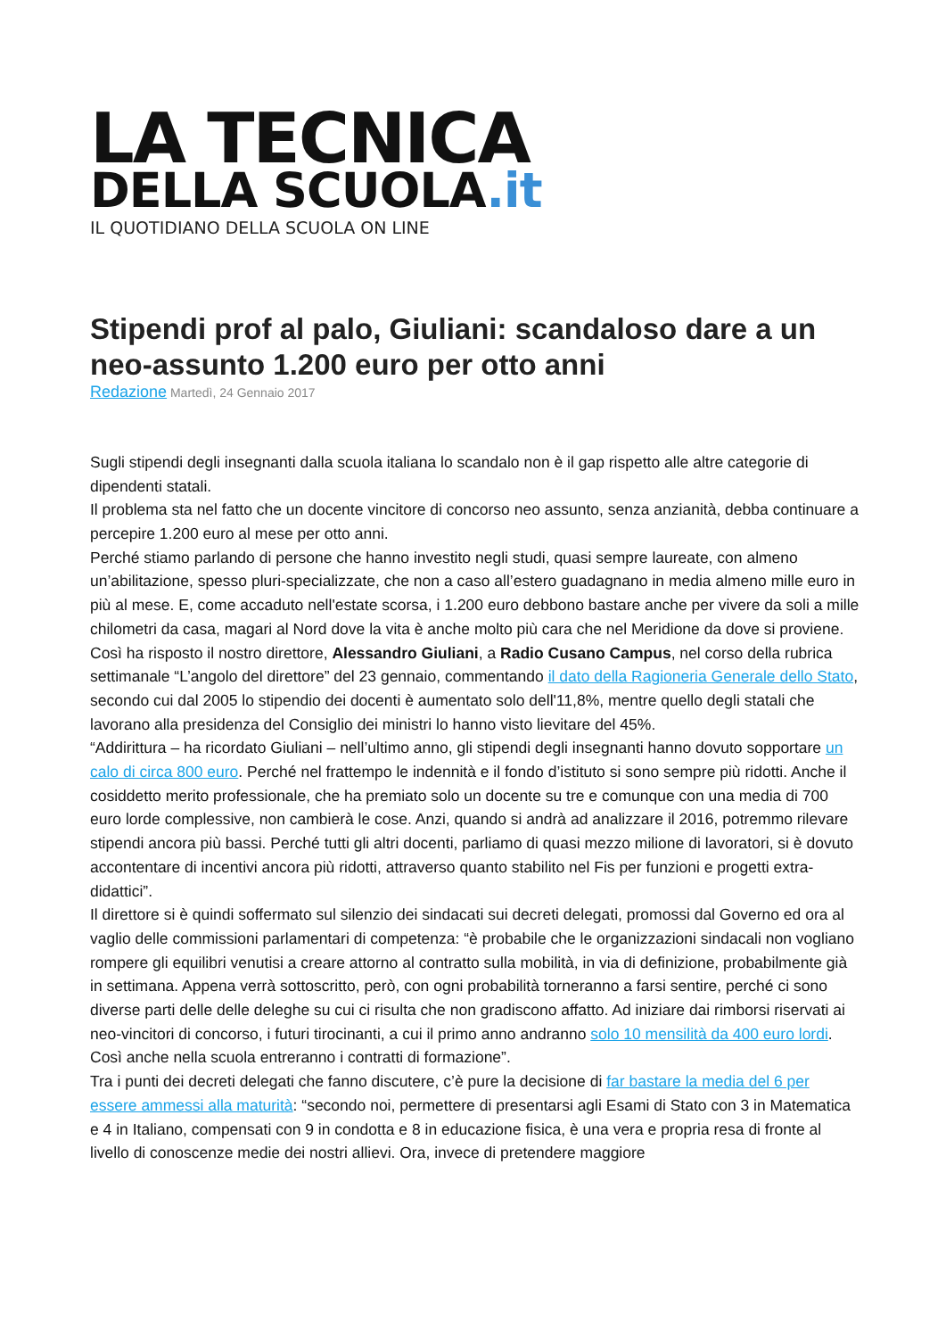LA TECNICA
DELLA SCUOLA.it
IL QUOTIDIANO DELLA SCUOLA ON LINE
Stipendi prof al palo, Giuliani: scandaloso dare a un neo-assunto 1.200 euro per otto anni
Redazione Martedì, 24 Gennaio 2017
Sugli stipendi degli insegnanti dalla scuola italiana lo scandalo non è il gap rispetto alle altre categorie di dipendenti statali.
Il problema sta nel fatto che un docente vincitore di concorso neo assunto, senza anzianità, debba continuare a percepire 1.200 euro al mese per otto anni.
Perché stiamo parlando di persone che hanno investito negli studi, quasi sempre laureate, con almeno un’abilitazione, spesso pluri-specializzate, che non a caso all’estero guadagnano in media almeno mille euro in più al mese. E, come accaduto nell'estate scorsa, i 1.200 euro debbono bastare anche per vivere da soli a mille chilometri da casa, magari al Nord dove la vita è anche molto più cara che nel Meridione da dove si proviene.
Così ha risposto il nostro direttore, Alessandro Giuliani, a Radio Cusano Campus, nel corso della rubrica settimanale “L’angolo del direttore” del 23 gennaio, commentando il dato della Ragioneria Generale dello Stato, secondo cui dal 2005 lo stipendio dei docenti è aumentato solo dell'11,8%, mentre quello degli statali che lavorano alla presidenza del Consiglio dei ministri lo hanno visto lievitare del 45%.
“Addirittura – ha ricordato Giuliani – nell’ultimo anno, gli stipendi degli insegnanti hanno dovuto sopportare un calo di circa 800 euro. Perché nel frattempo le indennità e il fondo d’istituto si sono sempre più ridotti. Anche il cosiddetto merito professionale, che ha premiato solo un docente su tre e comunque con una media di 700 euro lorde complessive, non cambierà le cose. Anzi, quando si andrà ad analizzare il 2016, potremmo rilevare stipendi ancora più bassi. Perché tutti gli altri docenti, parliamo di quasi mezzo milione di lavoratori, si è dovuto accontentare di incentivi ancora più ridotti, attraverso quanto stabilito nel Fis per funzioni e progetti extra-didattici”.
Il direttore si è quindi soffermato sul silenzio dei sindacati sui decreti delegati, promossi dal Governo ed ora al vaglio delle commissioni parlamentari di competenza: “è probabile che le organizzazioni sindacali non vogliano rompere gli equilibri venutisi a creare attorno al contratto sulla mobilità, in via di definizione, probabilmente già in settimana. Appena verrà sottoscritto, però, con ogni probabilità torneranno a farsi sentire, perché ci sono diverse parti delle delle deleghe su cui ci risulta che non gradiscono affatto. Ad iniziare dai rimborsi riservati ai neo-vincitori di concorso, i futuri tirocinanti, a cui il primo anno andranno solo 10 mensilità da 400 euro lordi. Così anche nella scuola entreranno i contratti di formazione”.
Tra i punti dei decreti delegati che fanno discutere, c’è pure la decisione di far bastare la media del 6 per essere ammessi alla maturità: “secondo noi, permettere di presentarsi agli Esami di Stato con 3 in Matematica e 4 in Italiano, compensati con 9 in condotta e 8 in educazione fisica, è una vera e propria resa di fronte al livello di conoscenze medie dei nostri allievi. Ora, invece di pretendere maggiore